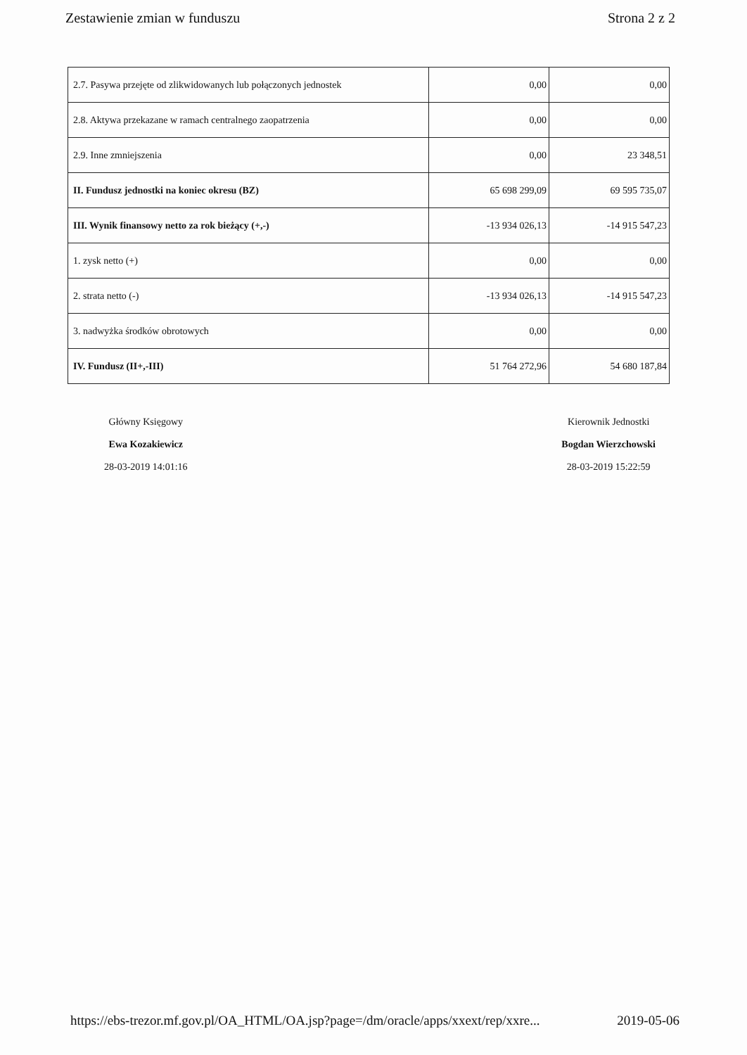Zestawienie zmian w funduszu Strona 2 z 2
| 2.7. Pasywa przejęte od zlikwidowanych lub połączonych jednostek | 0,00 | 0,00 |
| 2.8. Aktywa przekazane w ramach centralnego zaopatrzenia | 0,00 | 0,00 |
| 2.9. Inne zmniejszenia | 0,00 | 23 348,51 |
| II. Fundusz jednostki na koniec okresu (BZ) | 65 698 299,09 | 69 595 735,07 |
| III. Wynik finansowy netto za rok bieżący (+,-) | -13 934 026,13 | -14 915 547,23 |
| 1. zysk netto (+) | 0,00 | 0,00 |
| 2. strata netto (-) | -13 934 026,13 | -14 915 547,23 |
| 3. nadwyżka środków obrotowych | 0,00 | 0,00 |
| IV. Fundusz (II+,-III) | 51 764 272,96 | 54 680 187,84 |
Główny Księgowy
Ewa Kozakiewicz
28-03-2019 14:01:16
Kierownik Jednostki
Bogdan Wierzchowski
28-03-2019 15:22:59
https://ebs-trezor.mf.gov.pl/OA_HTML/OA.jsp?page=/dm/oracle/apps/xxext/rep/xxre... 2019-05-06